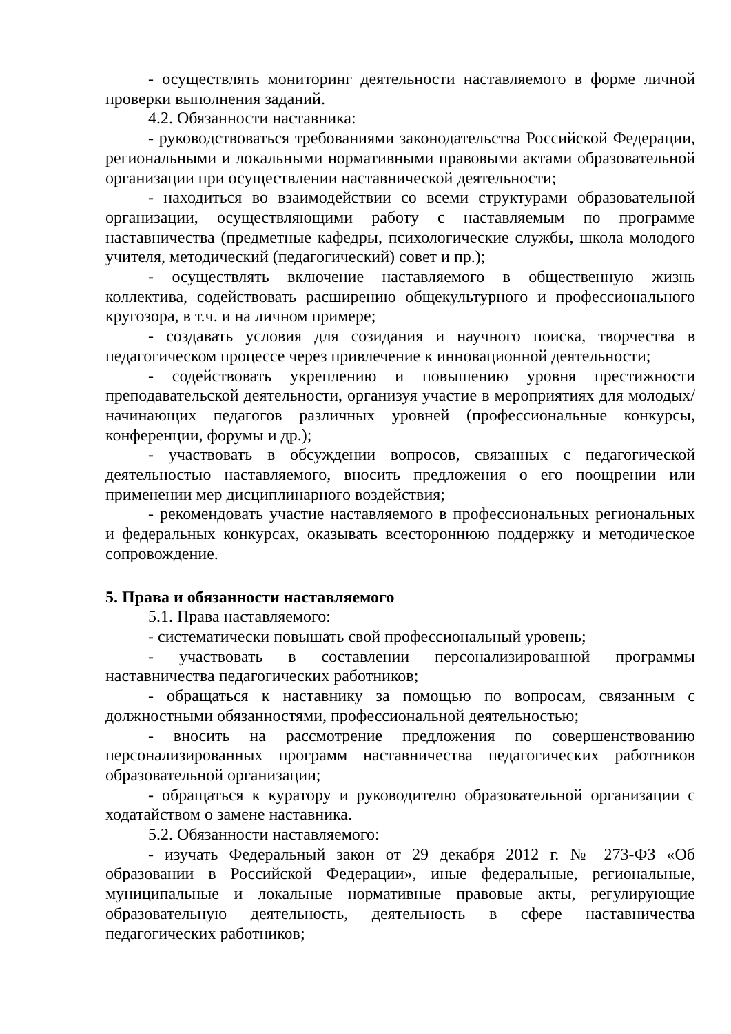- осуществлять мониторинг деятельности наставляемого в форме личной проверки выполнения заданий.
4.2. Обязанности наставника:
- руководствоваться требованиями законодательства Российской Федерации, региональными и локальными нормативными правовыми актами образовательной организации при осуществлении наставнической деятельности;
- находиться во взаимодействии со всеми структурами образовательной организации, осуществляющими работу с наставляемым по программе наставничества (предметные кафедры, психологические службы, школа молодого учителя, методический (педагогический) совет и пр.);
- осуществлять включение наставляемого в общественную жизнь коллектива, содействовать расширению общекультурного и профессионального кругозора, в т.ч. и на личном примере;
- создавать условия для созидания и научного поиска, творчества в педагогическом процессе через привлечение к инновационной деятельности;
- содействовать укреплению и повышению уровня престижности преподавательской деятельности, организуя участие в мероприятиях для молодых/начинающих педагогов различных уровней (профессиональные конкурсы, конференции, форумы и др.);
- участвовать в обсуждении вопросов, связанных с педагогической деятельностью наставляемого, вносить предложения о его поощрении или применении мер дисциплинарного воздействия;
- рекомендовать участие наставляемого в профессиональных региональных и федеральных конкурсах, оказывать всестороннюю поддержку и методическое сопровождение.
5. Права и обязанности наставляемого
5.1. Права наставляемого:
- систематически повышать свой профессиональный уровень;
- участвовать в составлении персонализированной программы наставничества педагогических работников;
- обращаться к наставнику за помощью по вопросам, связанным с должностными обязанностями, профессиональной деятельностью;
- вносить на рассмотрение предложения по совершенствованию персонализированных программ наставничества педагогических работников образовательной организации;
- обращаться к куратору и руководителю образовательной организации с ходатайством о замене наставника.
5.2. Обязанности наставляемого:
- изучать Федеральный закон от 29 декабря 2012 г. № 273-ФЗ «Об образовании в Российской Федерации», иные федеральные, региональные, муниципальные и локальные нормативные правовые акты, регулирующие образовательную деятельность, деятельность в сфере наставничества педагогических работников;